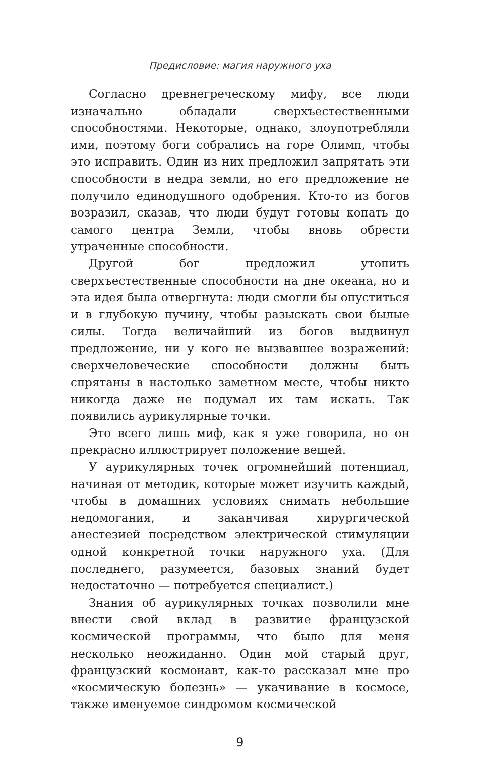Предисловие: магия наружного уха
Согласно древнегреческому мифу, все люди изначально обладали сверхъестественными способностями. Некоторые, однако, злоупотребляли ими, поэтому боги собрались на горе Олимп, чтобы это исправить. Один из них предложил запрятать эти способности в недра земли, но его предложение не получило единодушного одобрения. Кто-то из богов возразил, сказав, что люди будут готовы копать до самого центра Земли, чтобы вновь обрести утраченные способности.
Другой бог предложил утопить сверхъестественные способности на дне океана, но и эта идея была отвергнута: люди смогли бы опуститься и в глубокую пучину, чтобы разыскать свои былые силы. Тогда величайший из богов выдвинул предложение, ни у кого не вызвавшее возражений: сверхчеловеческие способности должны быть спрятаны в настолько заметном месте, чтобы никто никогда даже не подумал их там искать. Так появились аурикулярные точки.
Это всего лишь миф, как я уже говорила, но он прекрасно иллюстрирует положение вещей.
У аурикулярных точек огромнейший потенциал, начиная от методик, которые может изучить каждый, чтобы в домашних условиях снимать небольшие недомогания, и заканчивая хирургической анестезией посредством электрической стимуляции одной конкретной точки наружного уха. (Для последнего, разумеется, базовых знаний будет недостаточно — потребуется специалист.)
Знания об аурикулярных точках позволили мне внести свой вклад в развитие французской космической программы, что было для меня несколько неожиданно. Один мой старый друг, французский космонавт, как-то рассказал мне про «космическую болезнь» — укачивание в космосе, также именуемое синдромом космической
9